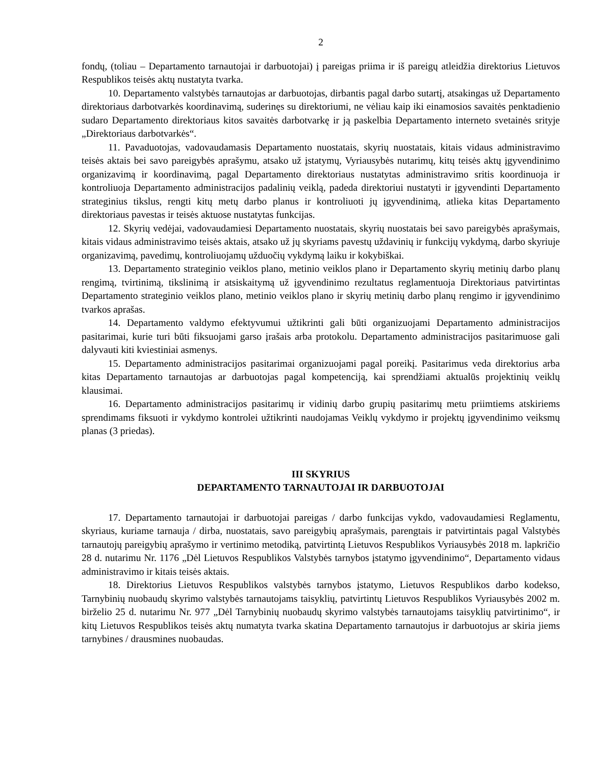2
fondų, (toliau – Departamento tarnautojai ir darbuotojai) į pareigas priima ir iš pareigų atleidžia direktorius Lietuvos Respublikos teisės aktų nustatyta tvarka.
10. Departamento valstybės tarnautojas ar darbuotojas, dirbantis pagal darbo sutartį, atsakingas už Departamento direktoriaus darbotvarkės koordinavimą, suderinęs su direktoriumi, ne vėliau kaip iki einamosios savaitės penktadienio sudaro Departamento direktoriaus kitos savaitės darbotvarkę ir ją paskelbia Departamento interneto svetainės srityje „Direktoriaus darbotvarkės“.
11. Pavaduotojas, vadovaudamasis Departamento nuostatais, skyrių nuostatais, kitais vidaus administravimo teisės aktais bei savo pareigybės aprašymu, atsako už įstatymų, Vyriausybės nutarimų, kitų teisės aktų įgyvendinimo organizavimą ir koordinavimą, pagal Departamento direktoriaus nustatytas administravimo sritis koordinuoja ir kontroliuoja Departamento administracijos padalinių veiklą, padeda direktoriui nustatyti ir įgyvendinti Departamento strateginius tikslus, rengti kitų metų darbo planus ir kontroliuoti jų įgyvendinimą, atlieka kitas Departamento direktoriaus pavestas ir teisės aktuose nustatytas funkcijas.
12. Skyrių vedėjai, vadovaudamiesi Departamento nuostatais, skyrių nuostatais bei savo pareigybės aprašymais, kitais vidaus administravimo teisės aktais, atsako už jų skyriams pavestų uždavinių ir funkcijų vykdymą, darbo skyriuje organizavimą, pavedimų, kontroliuojamų užduočių vykdymą laiku ir kokybiškai.
13. Departamento strateginio veiklos plano, metinio veiklos plano ir Departamento skyrių metinių darbo planų rengimą, tvirtinimą, tikslinimą ir atsiskaitymą už įgyvendinimo rezultatus reglamentuoja Direktoriaus patvirtintas Departamento strateginio veiklos plano, metinio veiklos plano ir skyrių metinių darbo planų rengimo ir įgyvendinimo tvarkos aprašas.
14. Departamento valdymo efektyvumui užtikrinti gali būti organizuojami Departamento administracijos pasitarimai, kurie turi būti fiksuojami garso įrašais arba protokolu. Departamento administracijos pasitarimuose gali dalyvauti kiti kviestiniai asmenys.
15. Departamento administracijos pasitarimai organizuojami pagal poreikį. Pasitarimus veda direktorius arba kitas Departamento tarnautojas ar darbuotojas pagal kompetenciją, kai sprendžiami aktualūs projektinių veiklų klausimai.
16. Departamento administracijos pasitarimų ir vidinių darbo grupių pasitarimų metu priimtiems atskiriems sprendimams fiksuoti ir vykdymo kontrolei užtikrinti naudojamas Veiklų vykdymo ir projektų įgyvendinimo veiksmų planas (3 priedas).
III SKYRIUS
DEPARTAMENTO TARNAUTOJAI IR DARBUOTOJAI
17. Departamento tarnautojai ir darbuotojai pareigas / darbo funkcijas vykdo, vadovaudamiesi Reglamentu, skyriaus, kuriame tarnauja / dirba, nuostatais, savo pareigybių aprašymais, parengtais ir patvirtintais pagal Valstybės tarnautojų pareigybių aprašymo ir vertinimo metodiką, patvirtintą Lietuvos Respublikos Vyriausybės 2018 m. lapkričio 28 d. nutarimu Nr. 1176 „Dėl Lietuvos Respublikos Valstybės tarnybos įstatymo įgyvendinimo“, Departamento vidaus administravimo ir kitais teisės aktais.
18. Direktorius Lietuvos Respublikos valstybės tarnybos įstatymo, Lietuvos Respublikos darbo kodekso, Tarnybinių nuobaudų skyrimo valstybės tarnautojams taisyklių, patvirtintų Lietuvos Respublikos Vyriausybės 2002 m. birželio 25 d. nutarimu Nr. 977 „Dėl Tarnybinių nuobaudų skyrimo valstybės tarnautojams taisyklių patvirtinimo“, ir kitų Lietuvos Respublikos teisės aktų numatyta tvarka skatina Departamento tarnautojus ir darbuotojus ar skiria jiems tarnybines / drausmines nuobaudas.